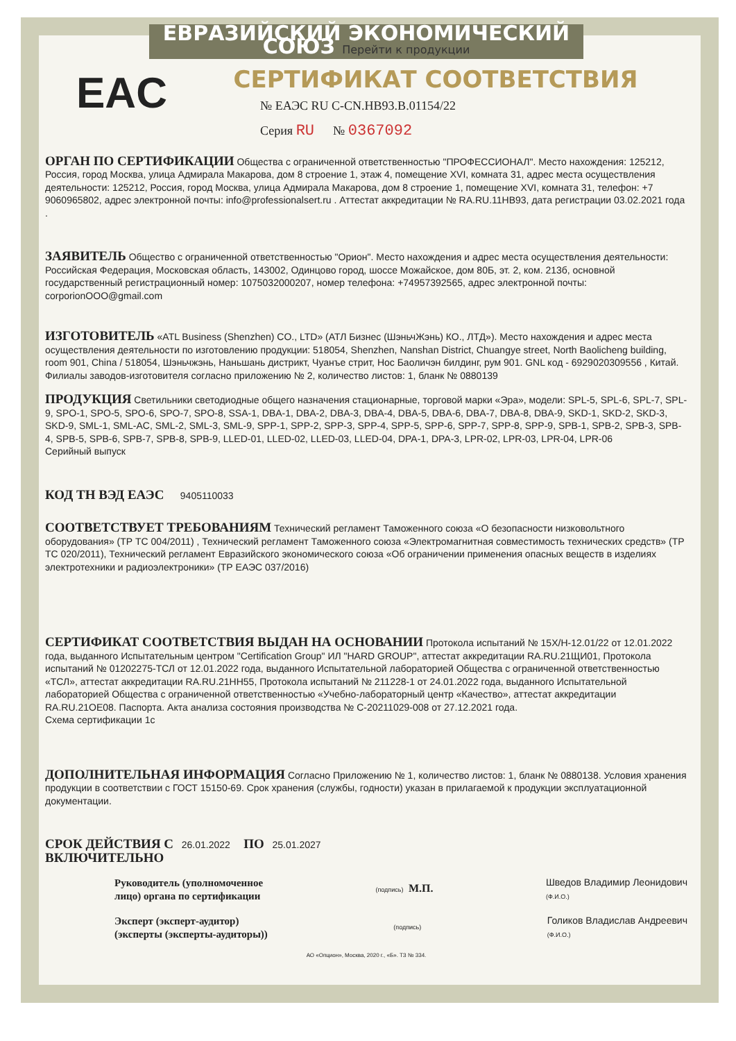ЕВРАЗИЙСКИЙ ЭКОНОМИЧЕСКИЙ СОЮЗ Перейти к продукции
СЕРТИФИКАТ СООТВЕТСТВИЯ
EAC
№ ЕАЭС RU C-CN.HB93.B.01154/22
Серия RU № 0367092
ОРГАН ПО СЕРТИФИКАЦИИ Общества с ограниченной ответственностью "ПРОФЕССИОНАЛ". Место нахождения: 125212, Россия, город Москва, улица Адмирала Макарова, дом 8 строение 1, этаж 4, помещение XVI, комната 31, адрес места осуществления деятельности: 125212, Россия, город Москва, улица Адмирала Макарова, дом 8 строение 1, помещение XVI, комната 31, телефон: +7 9060965802, адрес электронной почты: info@professionalsert.ru . Аттестат аккредитации № RA.RU.11HB93, дата регистрации 03.02.2021 года .
ЗАЯВИТЕЛЬ Общество с ограниченной ответственностью "Орион". Место нахождения и адрес места осуществления деятельности: Российская Федерация, Московская область, 143002, Одинцово город, шоссе Можайское, дом 80Б, эт. 2, ком. 213б, основной государственный регистрационный номер: 1075032000207, номер телефона: +74957392565, адрес электронной почты: corporionOOO@gmail.com
ИЗГОТОВИТЕЛЬ «ATL Business (Shenzhen) CO., LTD» (АТЛ Бизнес (ШэньчЖэнь) КО., ЛТД»). Место нахождения и адрес места осуществления деятельности по изготовлению продукции: 518054, Shenzhen, Nanshan District, Chuangye street, North Baolicheng building, room 901, China / 518054, Шэньчжэнь, Наньшань дистрикт, Чуанъе стрит, Нос Баоличэн билдинг, рум 901. GNL код - 6929020309556 , Китай. Филиалы заводов-изготовителя согласно приложению № 2, количество листов: 1, бланк № 0880139
ПРОДУКЦИЯ Светильники светодиодные общего назначения стационарные, торговой марки «Эра», модели: SPL-5, SPL-6, SPL-7, SPL-9, SPO-1, SPO-5, SPO-6, SPO-7, SPO-8, SSA-1, DBA-1, DBA-2, DBA-3, DBA-4, DBA-5, DBA-6, DBA-7, DBA-8, DBA-9, SKD-1, SKD-2, SKD-3, SKD-9, SML-1, SML-AC, SML-2, SML-3, SML-9, SPP-1, SPP-2, SPP-3, SPP-4, SPP-5, SPP-6, SPP-7, SPP-8, SPP-9, SPB-1, SPB-2, SPB-3, SPB-4, SPB-5, SPB-6, SPB-7, SPB-8, SPB-9, LLED-01, LLED-02, LLED-03, LLED-04, DPA-1, DPA-3, LPR-02, LPR-03, LPR-04, LPR-06
Серийный выпуск
КОД ТН ВЭД ЕАЭС 9405110033
СООТВЕТСТВУЕТ ТРЕБОВАНИЯМ Технический регламент Таможенного союза «О безопасности низковольтного оборудования» (ТР ТС 004/2011) , Технический регламент Таможенного союза «Электромагнитная совместимость технических средств» (ТР ТС 020/2011), Технический регламент Евразийского экономического союза «Об ограничении применения опасных веществ в изделиях электротехники и радиоэлектроники» (ТР ЕАЭС 037/2016)
СЕРТИФИКАТ СООТВЕТСТВИЯ ВЫДАН НА ОСНОВАНИИ Протокола испытаний № 15Х/Н-12.01/22 от 12.01.2022 года, выданного Испытательным центром "Certification Group" ИЛ "HARD GROUP", аттестат аккредитации RA.RU.21ЩИ01, Протокола испытаний № 01202275-ТСЛ от 12.01.2022 года, выданного Испытательной лабораторией Общества с ограниченной ответственностью «ТСЛ», аттестат аккредитации RA.RU.21HH55, Протокола испытаний № 211228-1 от 24.01.2022 года, выданного Испытательной лабораторией Общества с ограниченной ответственностью «Учебно-лабораторный центр «Качество», аттестат аккредитации RA.RU.21OE08. Паспорта. Акта анализа состояния производства № С-20211029-008 от 27.12.2021 года.
Схема сертификации 1с
ДОПОЛНИТЕЛЬНАЯ ИНФОРМАЦИЯ Согласно Приложению № 1, количество листов: 1, бланк № 0880138. Условия хранения продукции в соответствии с ГОСТ 15150-69. Срок хранения (службы, годности) указан в прилагаемой к продукции эксплуатационной документации.
СРОК ДЕЙСТВИЯ С 26.01.2022 ПО 25.01.2027
ВКЛЮЧИТЕЛЬНО
Руководитель (уполномоченное
лицо) органа по сертификации
(подпись) М.П.
Шведов Владимир Леонидович
(Ф.И.О.)
Эксперт (эксперт-аудитор)
(эксперты (эксперты-аудиторы))
(подпись)
Голиков Владислав Андреевич
(Ф.И.О.)
АО «Опцион», Москва, 2020 г., «Б». ТЗ № 334.